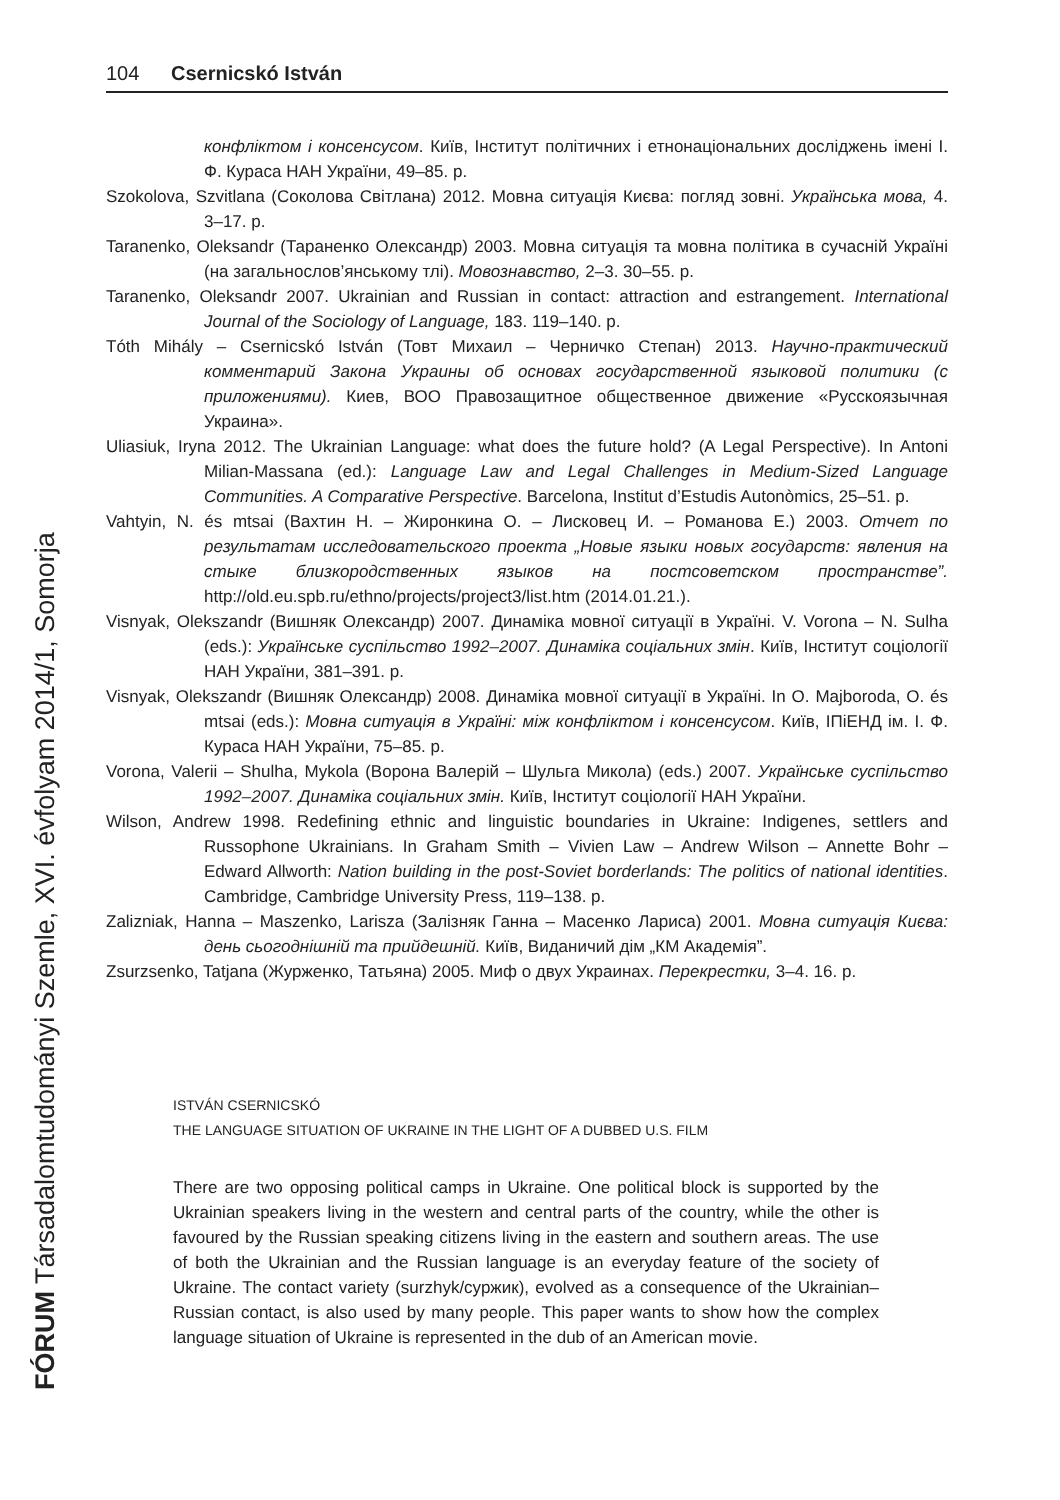104 Csernicskó István
конфліктом і консенсусом. Київ, Інститут політичних і етнонаціональних досліджень імені І. Ф. Кураса НАН України, 49–85. p.
Szokolova, Szvitlana (Соколова Світлана) 2012. Мовна ситуація Києва: погляд зовні. Українська мова, 4. 3–17. p.
Taranenko, Oleksandr (Тараненко Олександр) 2003. Мовна ситуація та мовна політика в сучасній Україні (на загальнослов’янському тлі). Мовознавство, 2–3. 30–55. p.
Taranenko, Oleksandr 2007. Ukrainian and Russian in contact: attraction and estrangement. International Journal of the Sociology of Language, 183. 119–140. p.
Tóth Mihály – Csernicskó István (Товт Михаил – Черничко Степан) 2013. Научно-практический комментарий Закона Украины об основах государственной языковой политики (с приложениями). Киев, ВОО Правозащитное общественное движение «Русскоязычная Украина».
Uliasiuk, Iryna 2012. The Ukrainian Language: what does the future hold? (A Legal Perspective). In Antoni Milian-Massana (ed.): Language Law and Legal Challenges in Medium-Sized Language Communities. A Comparative Perspective. Barcelona, Institut d’Estudis Autonòmics, 25–51. p.
Vahtyin, N. és mtsai (Вахтин Н. – Жиронкина О. – Лисковец И. – Романова Е.) 2003. Отчет по результатам исследовательского проекта „Новые языки новых государств: явления на стыке близкородственных языков на постсоветском пространстве”. http://old.eu.spb.ru/ethno/projects/project3/list.htm (2014.01.21.).
Visnyak, Olekszandr (Вишняк Олександр) 2007. Динаміка мовної ситуації в Україні. V. Vorona – N. Sulha (eds.): Українське суспільство 1992–2007. Динаміка соціальних змін. Київ, Інститут соціології НАН України, 381–391. p.
Visnyak, Olekszandr (Вишняк Олександр) 2008. Динаміка мовної ситуації в Україні. In O. Majboroda, O. és mtsai (eds.): Мовна ситуація в Україні: між конфліктом і консенсусом. Київ, ІПіЕНД ім. І. Ф. Кураса НАН України, 75–85. p.
Vorona, Valerii – Shulha, Mykola (Ворона Валерій – Шульга Микола) (eds.) 2007. Українське суспільство 1992–2007. Динаміка соціальних змін. Київ, Інститут соціології НАН України.
Wilson, Andrew 1998. Redefining ethnic and linguistic boundaries in Ukraine: Indigenes, settlers and Russophone Ukrainians. In Graham Smith – Vivien Law – Andrew Wilson – Annette Bohr – Edward Allworth: Nation building in the post-Soviet borderlands: The politics of national identities. Cambridge, Cambridge University Press, 119–138. p.
Zalizniak, Hanna – Maszenko, Larisza (Залізняк Ганна – Масенко Лариса) 2001. Мовна ситуація Києва: день сьогоднішній та прийдешній. Київ, Виданичий дім „КМ Академія”.
Zsurzsenko, Tatjana (Журженко, Татьяна) 2005. Миф о двух Украинах. Перекрестки, 3–4. 16. p.
FÓRUM Társadalomtudományi Szemle, XVI. évfolyam 2014/1, Somorja
ISTVÁN CSERNICSKÓ
THE LANGUAGE SITUATION OF UKRAINE IN THE LIGHT OF A DUBBED U.S. FILM
There are two opposing political camps in Ukraine. One political block is supported by the Ukrainian speakers living in the western and central parts of the country, while the other is favoured by the Russian speaking citizens living in the eastern and southern areas. The use of both the Ukrainian and the Russian language is an everyday feature of the society of Ukraine. The contact variety (surzhyk/суржик), evolved as a consequence of the Ukrainian–Russian contact, is also used by many people. This paper wants to show how the complex language situation of Ukraine is represented in the dub of an American movie.